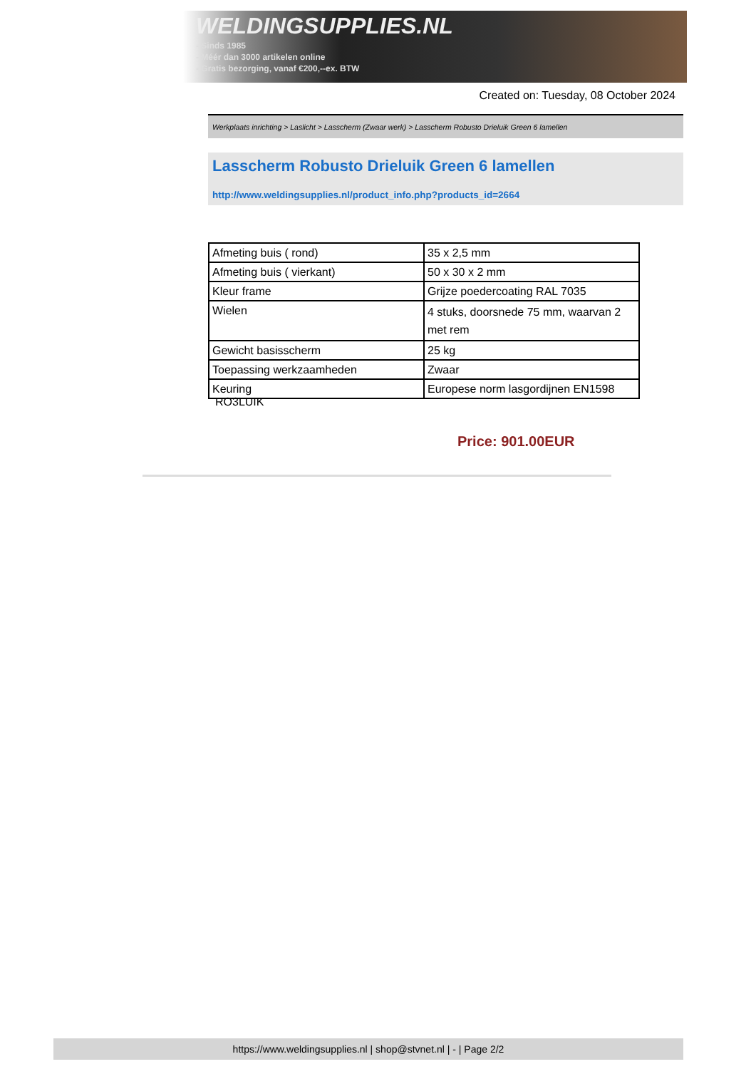WELDINGSUPPLIES.NL
- Sinds 1985
- Méér dan 3000 artikelen online
- Gratis bezorging, vanaf €200,--ex. BTW
Created on: Tuesday, 08 October 2024
Werkplaats inrichting > Laslicht > Lasscherm (Zwaar werk) > Lasscherm Robusto Drieluik Green 6 lamellen
Lasscherm Robusto Drieluik Green 6 lamellen
http://www.weldingsupplies.nl/product_info.php?products_id=2664
| Afmeting buis ( rond) | 35 x 2,5 mm |
| Afmeting buis ( vierkant) | 50 x 30 x 2 mm |
| Kleur frame | Grijze poedercoating RAL 7035 |
| Wielen | 4 stuks, doorsnede 75 mm, waarvan 2 met rem |
| Gewicht basisscherm | 25 kg |
| Toepassing werkzaamheden | Zwaar |
| Keuring | Europese norm lasgordijnen EN1598 |
RO3LUIK
Price: 901.00EUR
https://www.weldingsupplies.nl | shop@stvnet.nl | - | Page 2/2